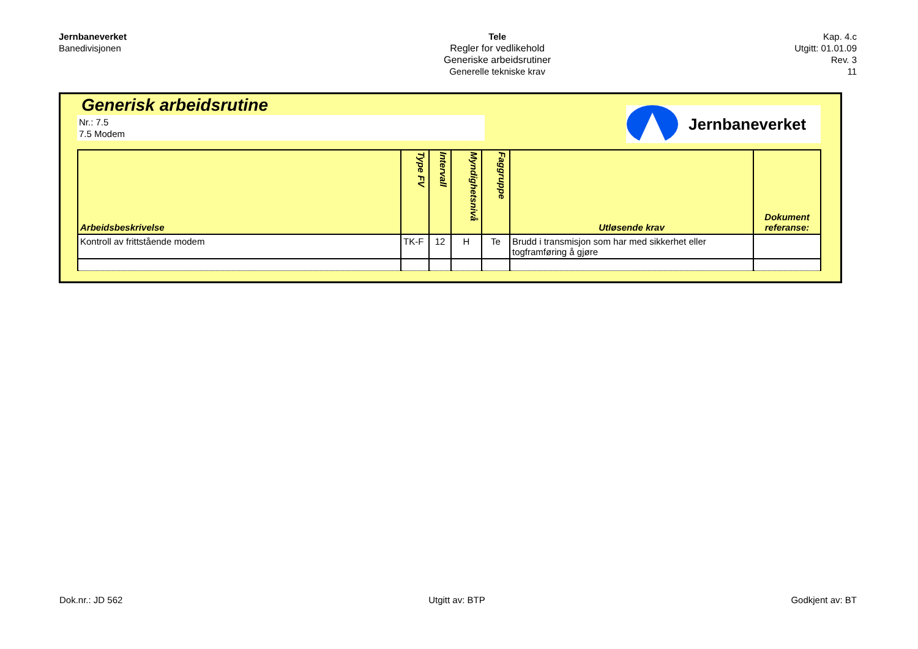Jernbaneverket
Banedivisjonen
Tele
Regler for vedlikehold
Generiske arbeidsrutiner
Generelle tekniske krav
Kap. 4.c
Utgitt: 01.01.09
Rev. 3
11
Generisk arbeidsrutine
Nr.: 7.5
7.5 Modem
Jernbaneverket
| Arbeidsbeskrivelse | Type FV | Intervall | Myndighetsnivå | Faggruppe | Utløsende krav | Dokument referanse: |
| --- | --- | --- | --- | --- | --- | --- |
| Kontroll av frittstående modem | TK-F | 12 | H | Te | Brudd i transmisjon som har med sikkerhet eller togframføring å gjøre | |
Dok.nr.: JD 562 Utgitt av: BTP Godkjent av: BT